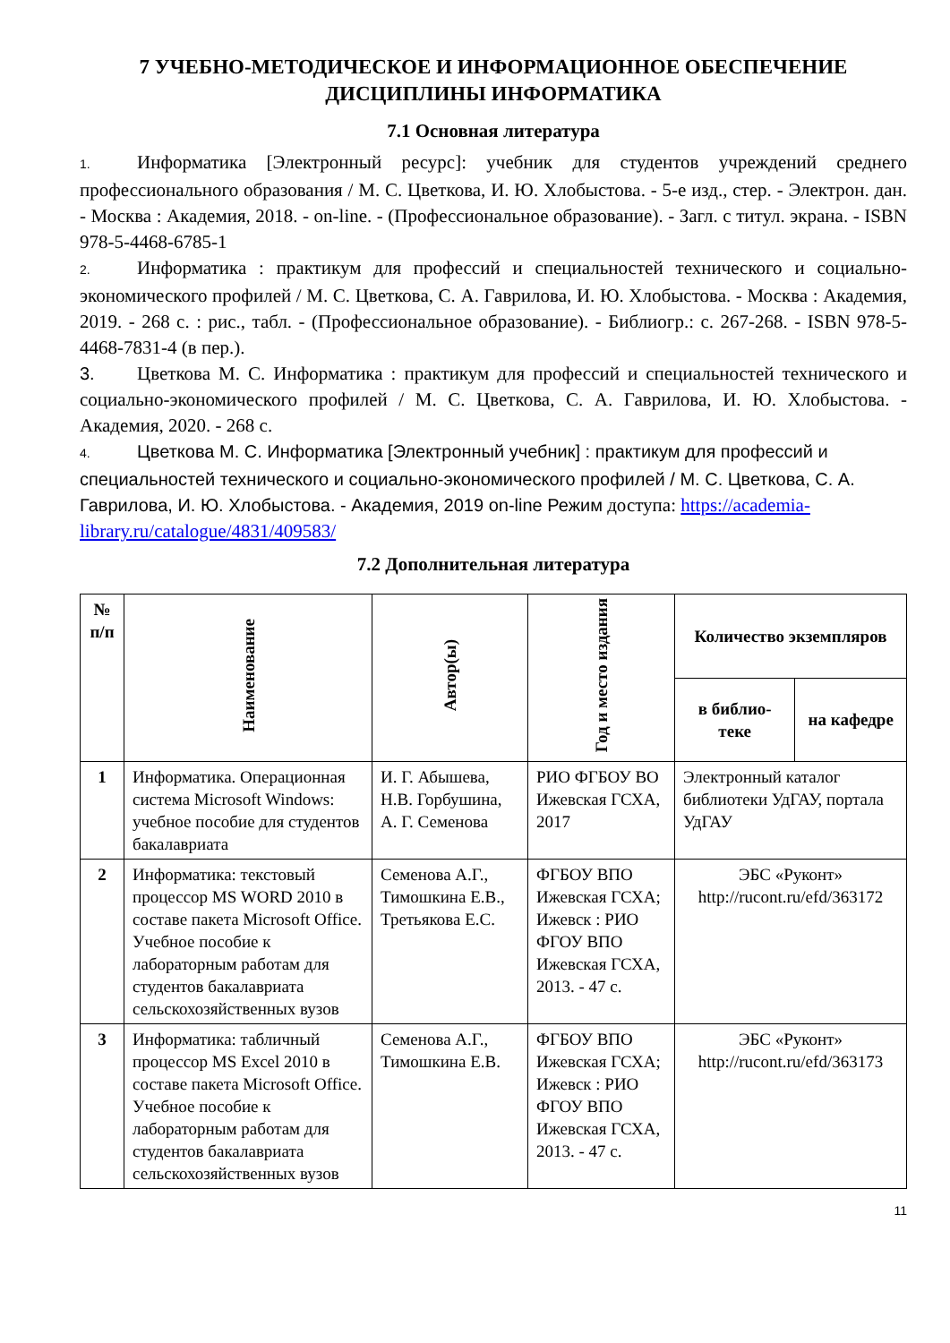7 УЧЕБНО-МЕТОДИЧЕСКОЕ И ИНФОРМАЦИОННОЕ ОБЕСПЕЧЕНИЕ ДИСЦИПЛИНЫ ИНФОРМАТИКА
7.1 Основная литература
1. Информатика [Электронный ресурс]: учебник для студентов учреждений среднего профессионального образования / М. С. Цветкова, И. Ю. Хлобыстова. - 5-е изд., стер. - Электрон. дан. - Москва : Академия, 2018. - on-line. - (Профессиональное образование). - Загл. с титул. экрана. - ISBN 978-5-4468-6785-1
2. Информатика : практикум для профессий и специальностей технического и социально-экономического профилей / М. С. Цветкова, С. А. Гаврилова, И. Ю. Хлобыстова. - Москва : Академия, 2019. - 268 с. : рис., табл. - (Профессиональное образование). - Библиогр.: с. 267-268. - ISBN 978-5-4468-7831-4 (в пер.).
3. Цветкова М. С. Информатика : практикум для профессий и специальностей технического и социально-экономического профилей / М. С. Цветкова, С. А. Гаврилова, И. Ю. Хлобыстова. - Академия, 2020. - 268 с.
4. Цветкова М. С. Информатика [Электронный учебник] : практикум для профессий и специальностей технического и социально-экономического профилей / М. С. Цветкова, С. А. Гаврилова, И. Ю. Хлобыстова. - Академия, 2019 on-line Режим доступа: https://academia-library.ru/catalogue/4831/409583/
7.2 Дополнительная литература
| № п/п | Наименование | Автор(ы) | Год и место издания | Количество экземпляров | |
| --- | --- | --- | --- | --- | --- |
| | | | | в библио-теке | на кафедре |
| 1 | Информатика. Операционная система Microsoft Windows: учебное пособие для студентов бакалавриата | И. Г. Абышева, Н.В. Горбушина, А. Г. Семенова | РИО ФГБОУ ВО Ижевская ГСХА, 2017 | Электронный каталог библиотеки УдГАУ, портала УдГАУ | |
| 2 | Информатика: текстовый процессор MS WORD 2010 в составе пакета Microsoft Office. Учебное пособие к лабораторным работам для студентов бакалавриата сельскохозяйственных вузов | Семенова А.Г., Тимошкина Е.В., Третьякова Е.С. | ФГБОУ ВПО Ижевская ГСХА; Ижевск : РИО ФГОУ ВПО Ижевская ГСХА, 2013. - 47 с. | ЭБС «Руконт» http://rucont.ru/efd/363172 | |
| 3 | Информатика: табличный процессор MS Excel 2010 в составе пакета Microsoft Office. Учебное пособие к лабораторным работам для студентов бакалавриата сельскохозяйственных вузов | Семенова А.Г., Тимошкина Е.В. | ФГБОУ ВПО Ижевская ГСХА; Ижевск : РИО ФГОУ ВПО Ижевская ГСХА, 2013. - 47 с. | ЭБС «Руконт» http://rucont.ru/efd/363173 | |
11